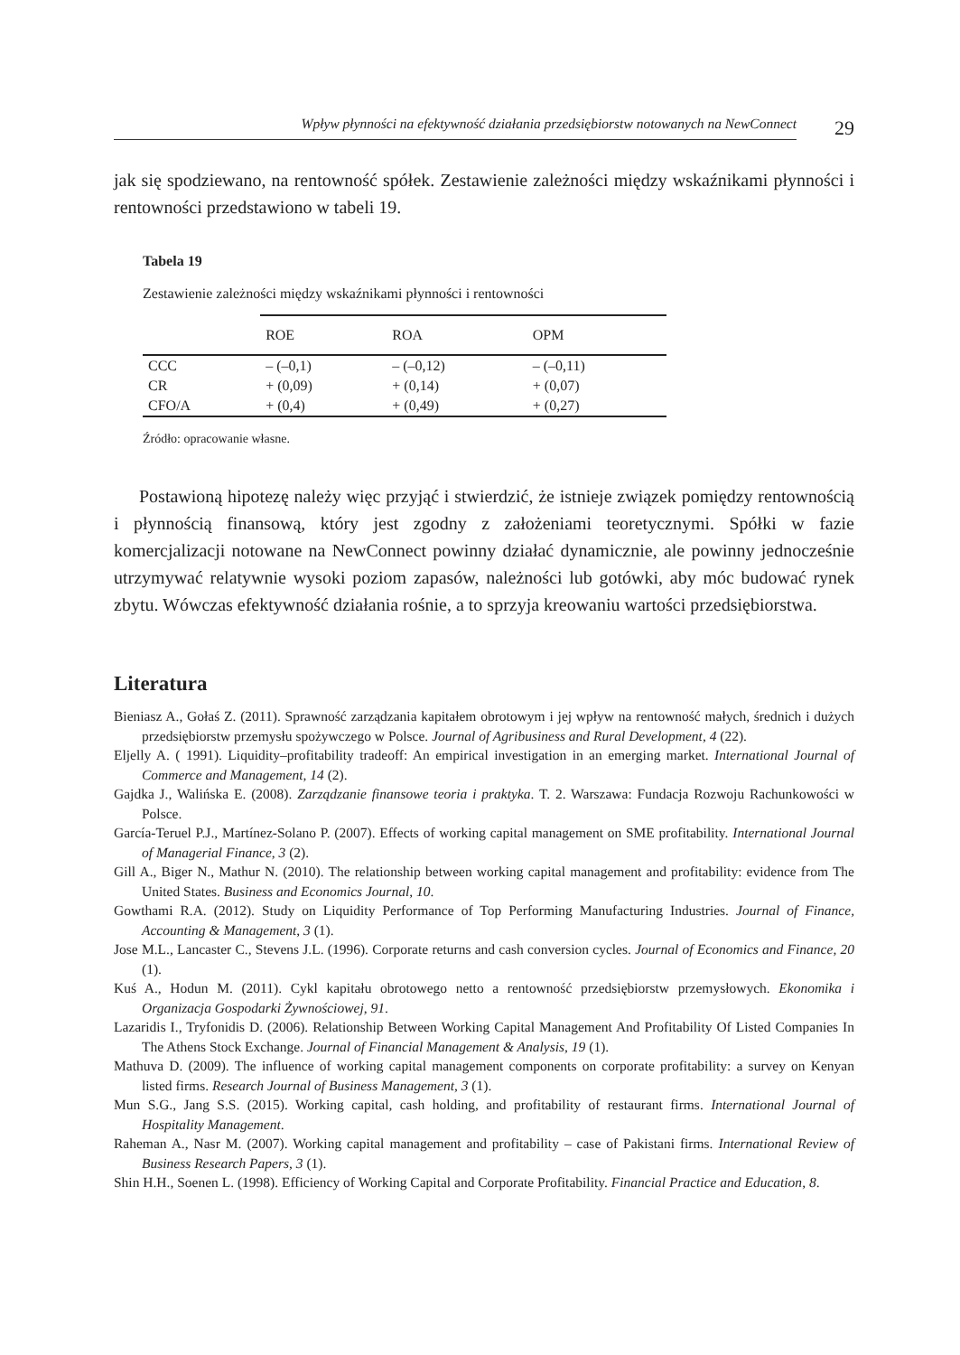Wpływ płynności na efektywność działania przedsiębiorstw notowanych na NewConnect
29
jak się spodziewano, na rentowność spółek. Zestawienie zależności między wskaźnikami płynności i rentowności przedstawiono w tabeli 19.
Tabela 19
Zestawienie zależności między wskaźnikami płynności i rentowności
| | ROE | ROA | OPM |
| --- | --- | --- | --- |
| CCC | – (–0,1) | – (–0,12) | – (–0,11) |
| CR | + (0,09) | + (0,14) | + (0,07) |
| CFO/A | + (0,4) | + (0,49) | + (0,27) |
Źródło: opracowanie własne.
Postawioną hipotezę należy więc przyjąć i stwierdzić, że istnieje związek pomiędzy rentownością i płynnością finansową, który jest zgodny z założeniami teoretycznymi. Spółki w fazie komercjalizacji notowane na NewConnect powinny działać dynamicznie, ale powinny jednocześnie utrzymywać relatywnie wysoki poziom zapasów, należności lub gotówki, aby móc budować rynek zbytu. Wówczas efektywność działania rośnie, a to sprzyja kreowaniu wartości przedsiębiorstwa.
Literatura
Bieniasz A., Gołaś Z. (2011). Sprawność zarządzania kapitałem obrotowym i jej wpływ na rentowność małych, średnich i dużych przedsiębiorstw przemysłu spożywczego w Polsce. Journal of Agribusiness and Rural Development, 4 (22).
Eljelly A. ( 1991). Liquidity–profitability tradeoff: An empirical investigation in an emerging market. International Journal of Commerce and Management, 14 (2).
Gajdka J., Walińska E. (2008). Zarządzanie finansowe teoria i praktyka. T. 2. Warszawa: Fundacja Rozwoju Rachunkowości w Polsce.
García-Teruel P.J., Martínez-Solano P. (2007). Effects of working capital management on SME profitability. International Journal of Managerial Finance, 3 (2).
Gill A., Biger N., Mathur N. (2010). The relationship between working capital management and profitability: evidence from The United States. Business and Economics Journal, 10.
Gowthami R.A. (2012). Study on Liquidity Performance of Top Performing Manufacturing Industries. Journal of Finance, Accounting & Management, 3 (1).
Jose M.L., Lancaster C., Stevens J.L. (1996). Corporate returns and cash conversion cycles. Journal of Economics and Finance, 20 (1).
Kuś A., Hodun M. (2011). Cykl kapitału obrotowego netto a rentowność przedsiębiorstw przemysłowych. Ekonomika i Organizacja Gospodarki Żywnościowej, 91.
Lazaridis I., Tryfonidis D. (2006). Relationship Between Working Capital Management And Profitability Of Listed Companies In The Athens Stock Exchange. Journal of Financial Management & Analysis, 19 (1).
Mathuva D. (2009). The influence of working capital management components on corporate profitability: a survey on Kenyan listed firms. Research Journal of Business Management, 3 (1).
Mun S.G., Jang S.S. (2015). Working capital, cash holding, and profitability of restaurant firms. International Journal of Hospitality Management.
Raheman A., Nasr M. (2007). Working capital management and profitability – case of Pakistani firms. International Review of Business Research Papers, 3 (1).
Shin H.H., Soenen L. (1998). Efficiency of Working Capital and Corporate Profitability. Financial Practice and Education, 8.